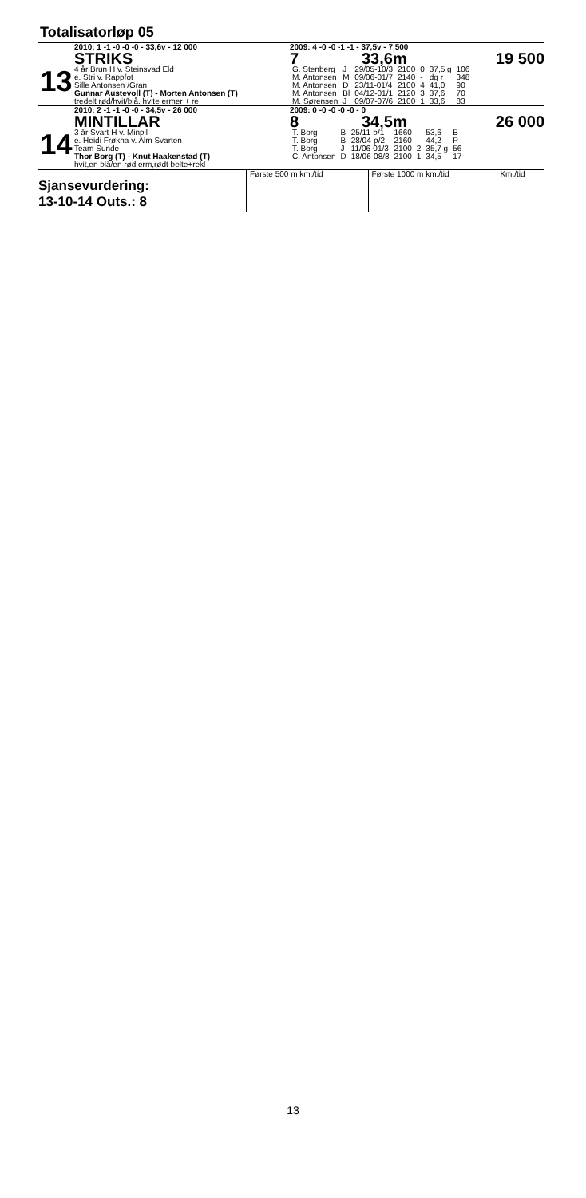Totalisatorløp 05
13
2010: 1 -1 -0 -0 -0 - 33,6v - 12 000
STRIKS
4 år Brun H v. Steinsvad Eld
e. Stri v. Rappfot
Sille Antonsen /Gran
Gunnar Austevoll (T) - Morten Antonsen (T)
tredelt rød/hvit/blå. hvite ermer + re
2009: 4 -0 -0 -1 -1 - 37,5v - 7 500
7 33,6m 19 500
| G. Stenberg | J | 29/05-10/3 | 2100 | 0 | 37,5 g | 106 |
| M. Antonsen | M | 09/06-01/7 | 2140 | - | dg r | 348 |
| M. Antonsen | D | 23/11-01/4 | 2100 | 4 | 41,0 | 90 |
| M. Antonsen | Bl | 04/12-01/1 | 2120 | 3 | 37,6 | 70 |
| M. Sørensen | J | 09/07-07/6 | 2100 | 1 | 33,6 | 83 |
14
2010: 2 -1 -1 -0 -0 - 34,5v - 26 000
MINTILLAR
3 år Svart H v. Minpil
e. Heidi Frøkna v. Alm Svarten
Team Sunde
Thor Borg (T) - Knut Haakenstad (T)
hvit,en blå/en rød erm,rødt belte+rekl
2009: 0 -0 -0 -0 -0 - 0
8 34,5m 26 000
| T. Borg | B | 25/11-b/1 | 1660 | | 53,6 | B |
| T. Borg | B | 28/04-p/2 | 2160 | | 44,2 | P |
| T. Borg | J | 11/06-01/3 | 2100 | 2 | 35,7 g | 56 |
| C. Antonsen | D | 18/06-08/8 | 2100 | 1 | 34,5 | 17 |
Sjansevurdering:
13-10-14 Outs.: 8
| Første 500 m km./tid | Første 1000 m km./tid | Km./tid |
13